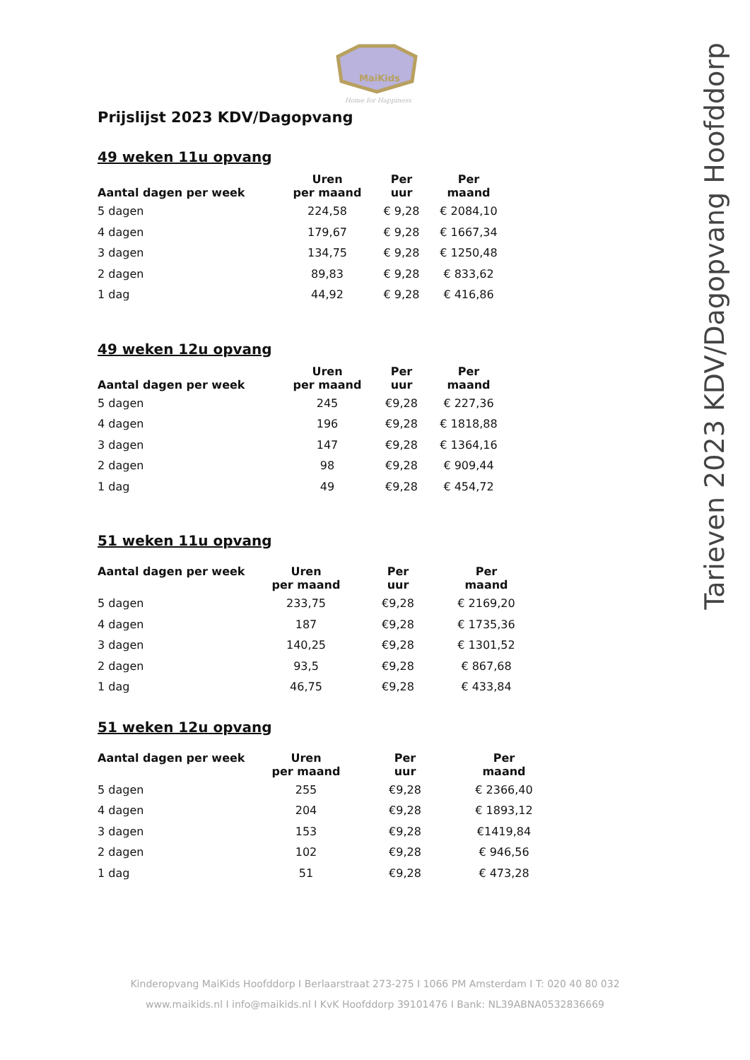MaiKids
Home for Happiness
Prijslijst 2023 KDV/Dagopvang
49 weken 11u opvang
| Aantal dagen per week | Uren per maand | Per uur | Per maand |
| --- | --- | --- | --- |
| 5 dagen | 224,58 | € 9,28 | € 2084,10 |
| 4 dagen | 179,67 | € 9,28 | € 1667,34 |
| 3 dagen | 134,75 | € 9,28 | € 1250,48 |
| 2 dagen | 89,83 | € 9,28 | € 833,62 |
| 1 dag | 44,92 | € 9,28 | € 416,86 |
49 weken 12u opvang
| Aantal dagen per week | Uren per maand | Per uur | Per maand |
| --- | --- | --- | --- |
| 5 dagen | 245 | €9,28 | € 227,36 |
| 4 dagen | 196 | €9,28 | € 1818,88 |
| 3 dagen | 147 | €9,28 | € 1364,16 |
| 2 dagen | 98 | €9,28 | € 909,44 |
| 1 dag | 49 | €9,28 | € 454,72 |
51 weken 11u opvang
| Aantal dagen per week | Uren per maand | Per uur | Per maand |
| --- | --- | --- | --- |
| 5 dagen | 233,75 | €9,28 | € 2169,20 |
| 4 dagen | 187 | €9,28 | € 1735,36 |
| 3 dagen | 140,25 | €9,28 | € 1301,52 |
| 2 dagen | 93,5 | €9,28 | € 867,68 |
| 1 dag | 46,75 | €9,28 | € 433,84 |
51 weken 12u opvang
| Aantal dagen per week | Uren per maand | Per uur | Per maand |
| --- | --- | --- | --- |
| 5 dagen | 255 | €9,28 | € 2366,40 |
| 4 dagen | 204 | €9,28 | € 1893,12 |
| 3 dagen | 153 | €9,28 | €1419,84 |
| 2 dagen | 102 | €9,28 | € 946,56 |
| 1 dag | 51 | €9,28 | € 473,28 |
Tarieven 2023 KDV/Dagopvang Hoofddorp
Kinderopvang MaiKids Hoofddorp I Berlaarstraat 273-275 I 1066 PM Amsterdam I T: 020 40 80 032
www.maikids.nl I info@maikids.nl I KvK Hoofddorp 39101476 I Bank: NL39ABNA0532836669